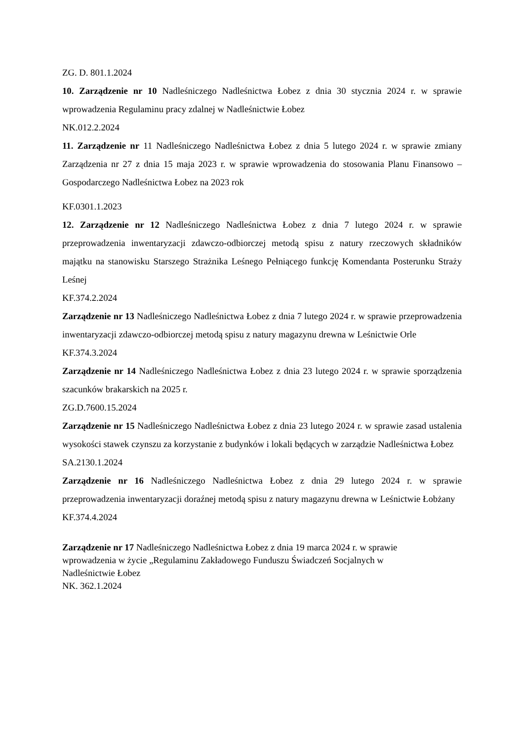ZG. D. 801.1.2024
10. Zarządzenie nr 10 Nadleśniczego Nadleśnictwa Łobez z dnia 30 stycznia 2024 r. w sprawie wprowadzenia Regulaminu pracy zdalnej w Nadleśnictwie Łobez
NK.012.2.2024
11. Zarządzenie nr 11 Nadleśniczego Nadleśnictwa Łobez z dnia 5 lutego 2024 r. w sprawie zmiany Zarządzenia nr 27 z dnia 15 maja 2023 r. w sprawie wprowadzenia do stosowania Planu Finansowo – Gospodarczego Nadleśnictwa Łobez na 2023 rok
KF.0301.1.2023
12. Zarządzenie nr 12 Nadleśniczego Nadleśnictwa Łobez z dnia 7 lutego 2024 r. w sprawie przeprowadzenia inwentaryzacji zdawczo-odbiorczej metodą spisu z natury rzeczowych składników majątku na stanowisku Starszego Strażnika Leśnego Pełniącego funkcję Komendanta Posterunku Straży Leśnej
KF.374.2.2024
Zarządzenie nr 13 Nadleśniczego Nadleśnictwa Łobez z dnia 7 lutego 2024 r. w sprawie przeprowadzenia inwentaryzacji zdawczo-odbiorczej metodą spisu z natury magazynu drewna w Leśnictwie Orle
KF.374.3.2024
Zarządzenie nr 14 Nadleśniczego Nadleśnictwa Łobez z dnia 23 lutego 2024 r. w sprawie sporządzenia szacunków brakarskich na 2025 r.
ZG.D.7600.15.2024
Zarządzenie nr 15 Nadleśniczego Nadleśnictwa Łobez z dnia 23 lutego 2024 r. w sprawie zasad ustalenia wysokości stawek czynszu za korzystanie z budynków i lokali będących w zarządzie Nadleśnictwa Łobez
SA.2130.1.2024
Zarządzenie nr 16 Nadleśniczego Nadleśnictwa Łobez z dnia 29 lutego 2024 r. w sprawie przeprowadzenia inwentaryzacji doraźnej metodą spisu z natury magazynu drewna w Leśnictwie Łobżany
KF.374.4.2024
Zarządzenie nr 17 Nadleśniczego Nadleśnictwa Łobez z dnia 19 marca 2024 r. w sprawie
wprowadzenia w życie „Regulaminu Zakładowego Funduszu Świadczeń Socjalnych w
Nadleśnictwie Łobez
NK. 362.1.2024